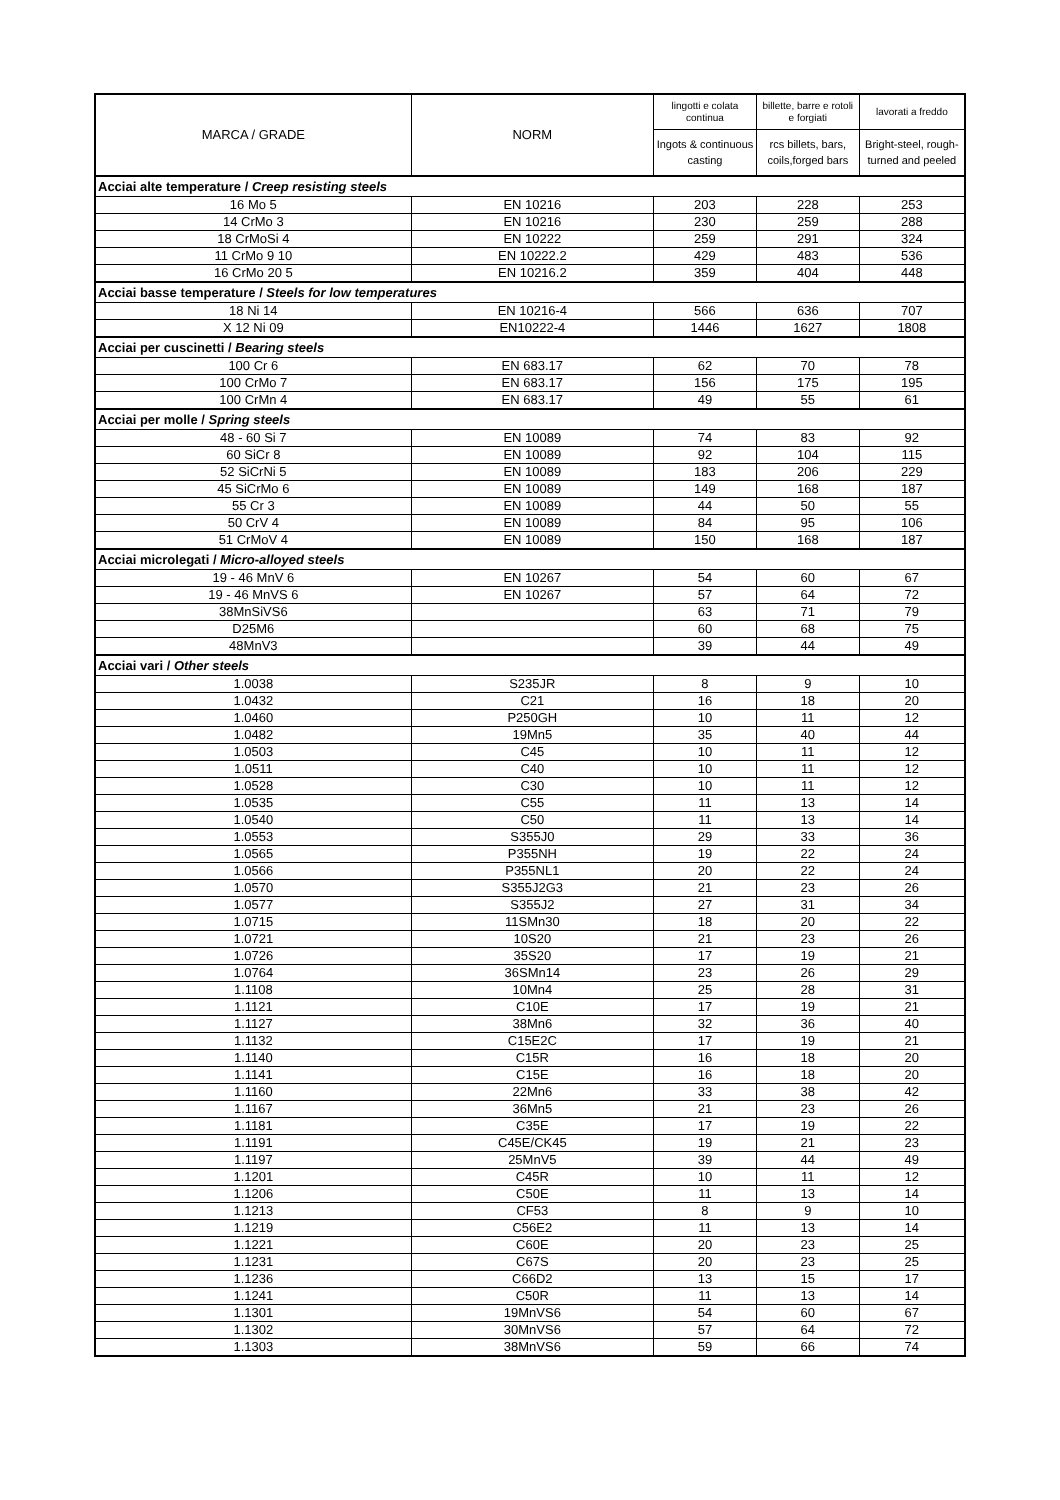| MARCA / GRADE | NORM | lingotti e colata continua | billette, barre e rotoli e forgiati | lavorati a freddo |
| --- | --- | --- | --- | --- |
| | | Ingots & continuous casting | rcs billets, bars, coils,forged bars | Bright-steel, rough-turned and peeled |
| Acciai alte temperature / Creep resisting steels | | | | |
| 16 Mo 5 | EN 10216 | 203 | 228 | 253 |
| 14 CrMo 3 | EN 10216 | 230 | 259 | 288 |
| 18 CrMoSi 4 | EN 10222 | 259 | 291 | 324 |
| 11 CrMo 9 10 | EN 10222.2 | 429 | 483 | 536 |
| 16 CrMo 20 5 | EN 10216.2 | 359 | 404 | 448 |
| Acciai basse temperature / Steels for low temperatures | | | | |
| 18 Ni 14 | EN 10216-4 | 566 | 636 | 707 |
| X 12 Ni 09 | EN10222-4 | 1446 | 1627 | 1808 |
| Acciai per cuscinetti / Bearing steels | | | | |
| 100 Cr 6 | EN 683.17 | 62 | 70 | 78 |
| 100 CrMo 7 | EN 683.17 | 156 | 175 | 195 |
| 100 CrMn 4 | EN 683.17 | 49 | 55 | 61 |
| Acciai per molle / Spring steels | | | | |
| 48 - 60 Si 7 | EN 10089 | 74 | 83 | 92 |
| 60 SiCr 8 | EN 10089 | 92 | 104 | 115 |
| 52 SiCrNi 5 | EN 10089 | 183 | 206 | 229 |
| 45 SiCrMo 6 | EN 10089 | 149 | 168 | 187 |
| 55 Cr 3 | EN 10089 | 44 | 50 | 55 |
| 50 CrV 4 | EN 10089 | 84 | 95 | 106 |
| 51 CrMoV 4 | EN 10089 | 150 | 168 | 187 |
| Acciai microlegati / Micro-alloyed steels | | | | |
| 19 - 46 MnV 6 | EN 10267 | 54 | 60 | 67 |
| 19 - 46 MnVS 6 | EN 10267 | 57 | 64 | 72 |
| 38MnSiVS6 | | 63 | 71 | 79 |
| D25M6 | | 60 | 68 | 75 |
| 48MnV3 | | 39 | 44 | 49 |
| Acciai vari / Other steels | | | | |
| 1.0038 | S235JR | 8 | 9 | 10 |
| 1.0432 | C21 | 16 | 18 | 20 |
| 1.0460 | P250GH | 10 | 11 | 12 |
| 1.0482 | 19Mn5 | 35 | 40 | 44 |
| 1.0503 | C45 | 10 | 11 | 12 |
| 1.0511 | C40 | 10 | 11 | 12 |
| 1.0528 | C30 | 10 | 11 | 12 |
| 1.0535 | C55 | 11 | 13 | 14 |
| 1.0540 | C50 | 11 | 13 | 14 |
| 1.0553 | S355J0 | 29 | 33 | 36 |
| 1.0565 | P355NH | 19 | 22 | 24 |
| 1.0566 | P355NL1 | 20 | 22 | 24 |
| 1.0570 | S355J2G3 | 21 | 23 | 26 |
| 1.0577 | S355J2 | 27 | 31 | 34 |
| 1.0715 | 11SMn30 | 18 | 20 | 22 |
| 1.0721 | 10S20 | 21 | 23 | 26 |
| 1.0726 | 35S20 | 17 | 19 | 21 |
| 1.0764 | 36SMn14 | 23 | 26 | 29 |
| 1.1108 | 10Mn4 | 25 | 28 | 31 |
| 1.1121 | C10E | 17 | 19 | 21 |
| 1.1127 | 38Mn6 | 32 | 36 | 40 |
| 1.1132 | C15E2C | 17 | 19 | 21 |
| 1.1140 | C15R | 16 | 18 | 20 |
| 1.1141 | C15E | 16 | 18 | 20 |
| 1.1160 | 22Mn6 | 33 | 38 | 42 |
| 1.1167 | 36Mn5 | 21 | 23 | 26 |
| 1.1181 | C35E | 17 | 19 | 22 |
| 1.1191 | C45E/CK45 | 19 | 21 | 23 |
| 1.1197 | 25MnV5 | 39 | 44 | 49 |
| 1.1201 | C45R | 10 | 11 | 12 |
| 1.1206 | C50E | 11 | 13 | 14 |
| 1.1213 | CF53 | 8 | 9 | 10 |
| 1.1219 | C56E2 | 11 | 13 | 14 |
| 1.1221 | C60E | 20 | 23 | 25 |
| 1.1231 | C67S | 20 | 23 | 25 |
| 1.1236 | C66D2 | 13 | 15 | 17 |
| 1.1241 | C50R | 11 | 13 | 14 |
| 1.1301 | 19MnVS6 | 54 | 60 | 67 |
| 1.1302 | 30MnVS6 | 57 | 64 | 72 |
| 1.1303 | 38MnVS6 | 59 | 66 | 74 |